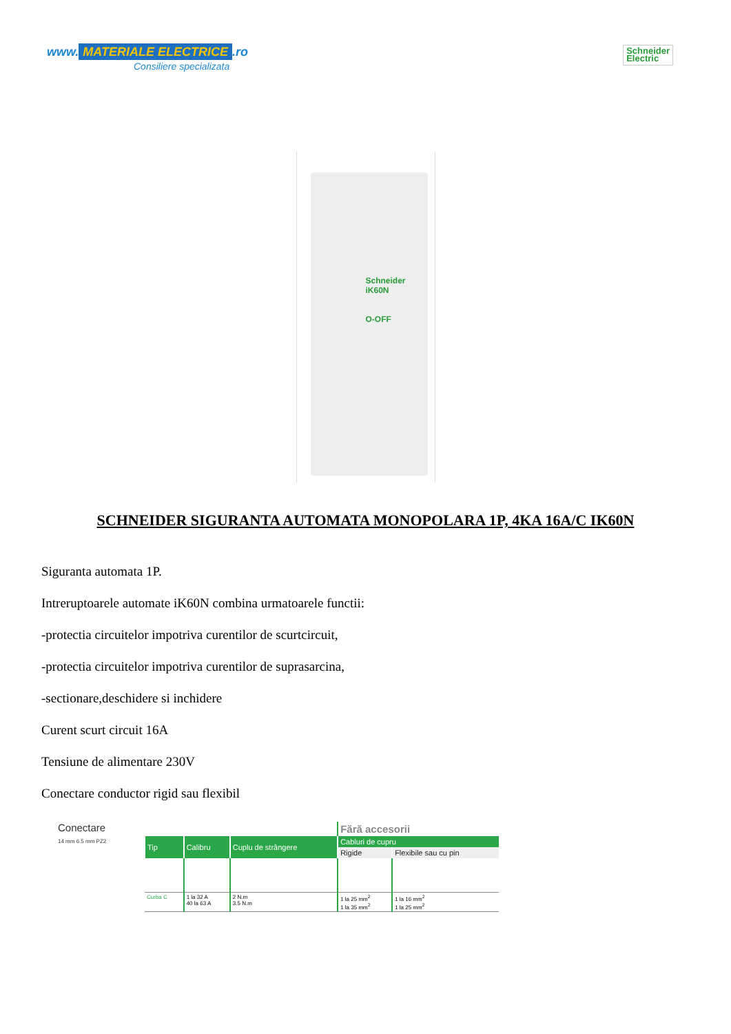www. MATERIALE ELECTRICE.ro
Consiliere specializata
Schneider
Electric
Schneider
iK60N
O-OFF
SCHNEIDER SIGURANTA AUTOMATA MONOPOLARA 1P, 4KA 16A/C IK60N
Siguranta automata 1P.
Intreruptoarele automate iK60N combina urmatoarele functii:
-protectia circuitelor impotriva curentilor de scurtcircuit,
-protectia circuitelor impotriva curentilor de suprasarcina,
-sectionare,deschidere si inchidere
Curent scurt circuit 16A
Tensiune de alimentare 230V
Conectare conductor rigid sau flexibil
Conectare
14 mm 6.5 mm PZ2
| | | | Fără accesorii | |
| Tip | Calibru | Cuplu de strângere | Cabluri de cupru | |
| | | | Rigide | Flexibile sau cu pin |
| Curba C | 1 la 32 A 40 la 63 A | 2 N.m 3.5 N.m | 1 la 25 mm<sup>2</sup> 1 la 35 mm<sup>2</sup> | 1 la 16 mm<sup>2</sup> 1 la 25 mm<sup>2</sup> |